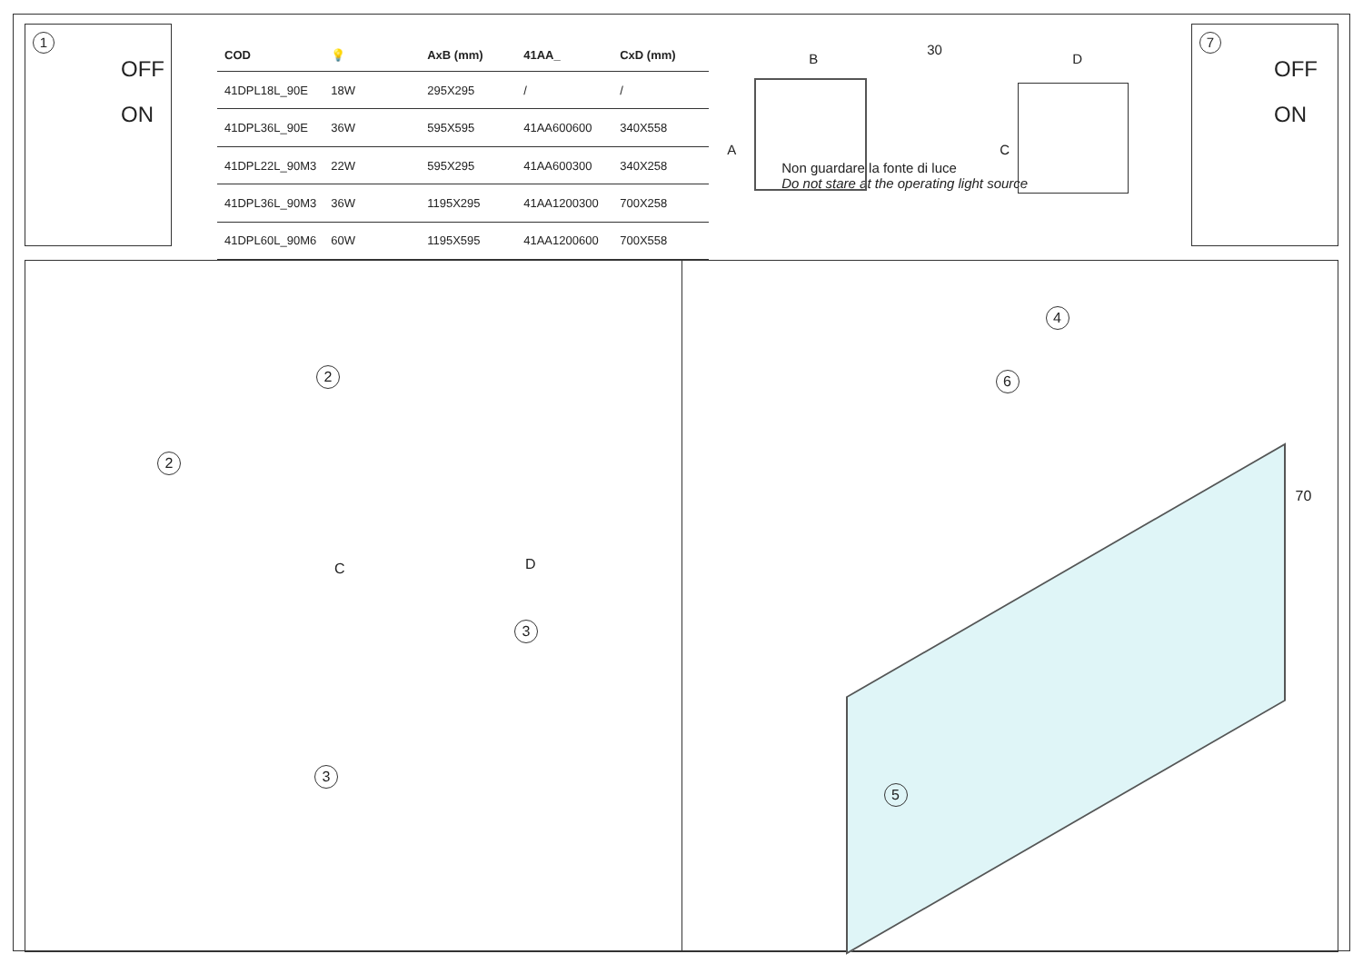1
OFF
ON
| COD | 💡 | AxB (mm) | 41AA_ | CxD (mm) |
| --- | --- | --- | --- | --- |
| 41DPL18L_90E | 18W | 295X295 | / | / |
| 41DPL36L_90E | 36W | 595X595 | 41AA600600 | 340X558 |
| 41DPL22L_90M3 | 22W | 595X295 | 41AA600300 | 340X258 |
| 41DPL36L_90M3 | 36W | 1195X295 | 41AA1200300 | 700X258 |
| 41DPL60L_90M6 | 60W | 1195X595 | 41AA1200600 | 700X558 |
B
A
30
D
C
Non guardare la fonte di luce
Do not stare at the operating light source
7
OFF
ON
2
2
C D
3
3
4
6
70
5